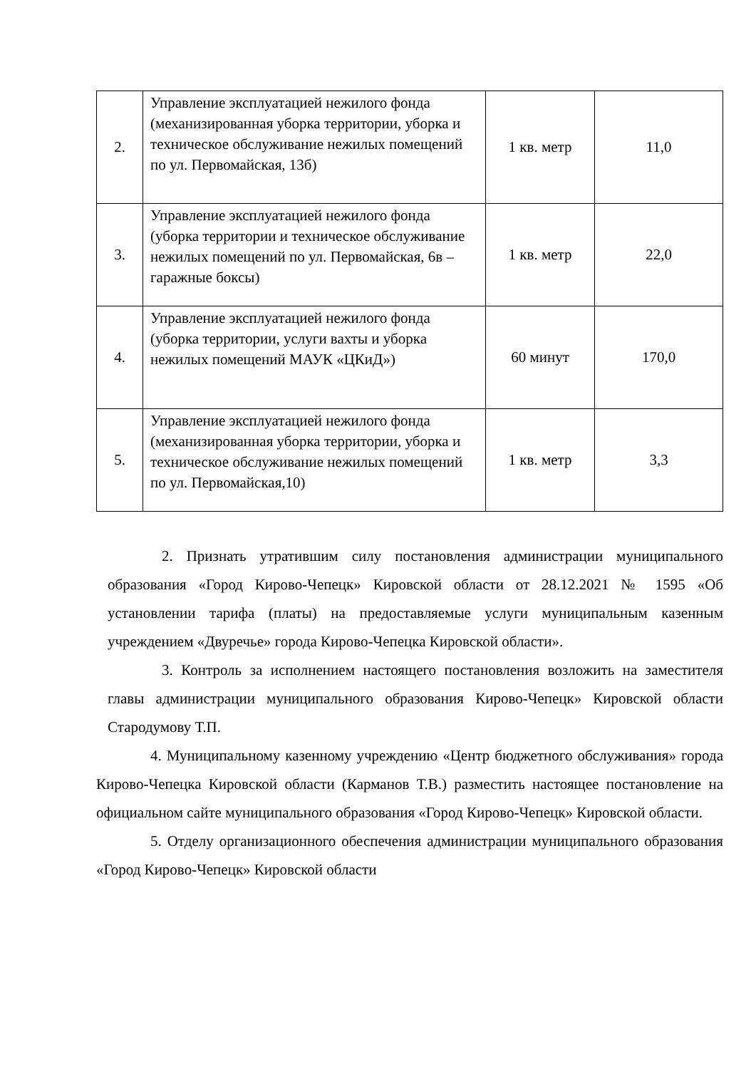| 2. | Управление эксплуатацией нежилого фонда (механизированная уборка территории, уборка и техническое обслуживание нежилых помещений по ул. Первомайская, 13б) | 1 кв. метр | 11,0 |
| 3. | Управление эксплуатацией нежилого фонда (уборка территории и техническое обслуживание нежилых помещений по ул. Первомайская, 6в – гаражные боксы) | 1 кв. метр | 22,0 |
| 4. | Управление эксплуатацией нежилого фонда (уборка территории, услуги вахты и уборка нежилых помещений МАУК «ЦКиД») | 60 минут | 170,0 |
| 5. | Управление эксплуатацией нежилого фонда (механизированная уборка территории, уборка и техническое обслуживание нежилых помещений по ул. Первомайская,10) | 1 кв. метр | 3,3 |
2. Признать утратившим силу постановления администрации муниципального образования «Город Кирово-Чепецк» Кировской области от 28.12.2021 № 1595 «Об установлении тарифа (платы) на предоставляемые услуги муниципальным казенным учреждением «Двуречье» города Кирово-Чепецка Кировской области».
3. Контроль за исполнением настоящего постановления возложить на заместителя главы администрации муниципального образования Кирово-Чепецк» Кировской области Стародумову Т.П.
4. Муниципальному казенному учреждению «Центр бюджетного обслуживания» города Кирово-Чепецка Кировской области (Карманов Т.В.) разместить настоящее постановление на официальном сайте муниципального образования «Город Кирово-Чепецк» Кировской области.
5. Отделу организационного обеспечения администрации муниципального образования «Город Кирово-Чепецк» Кировской области